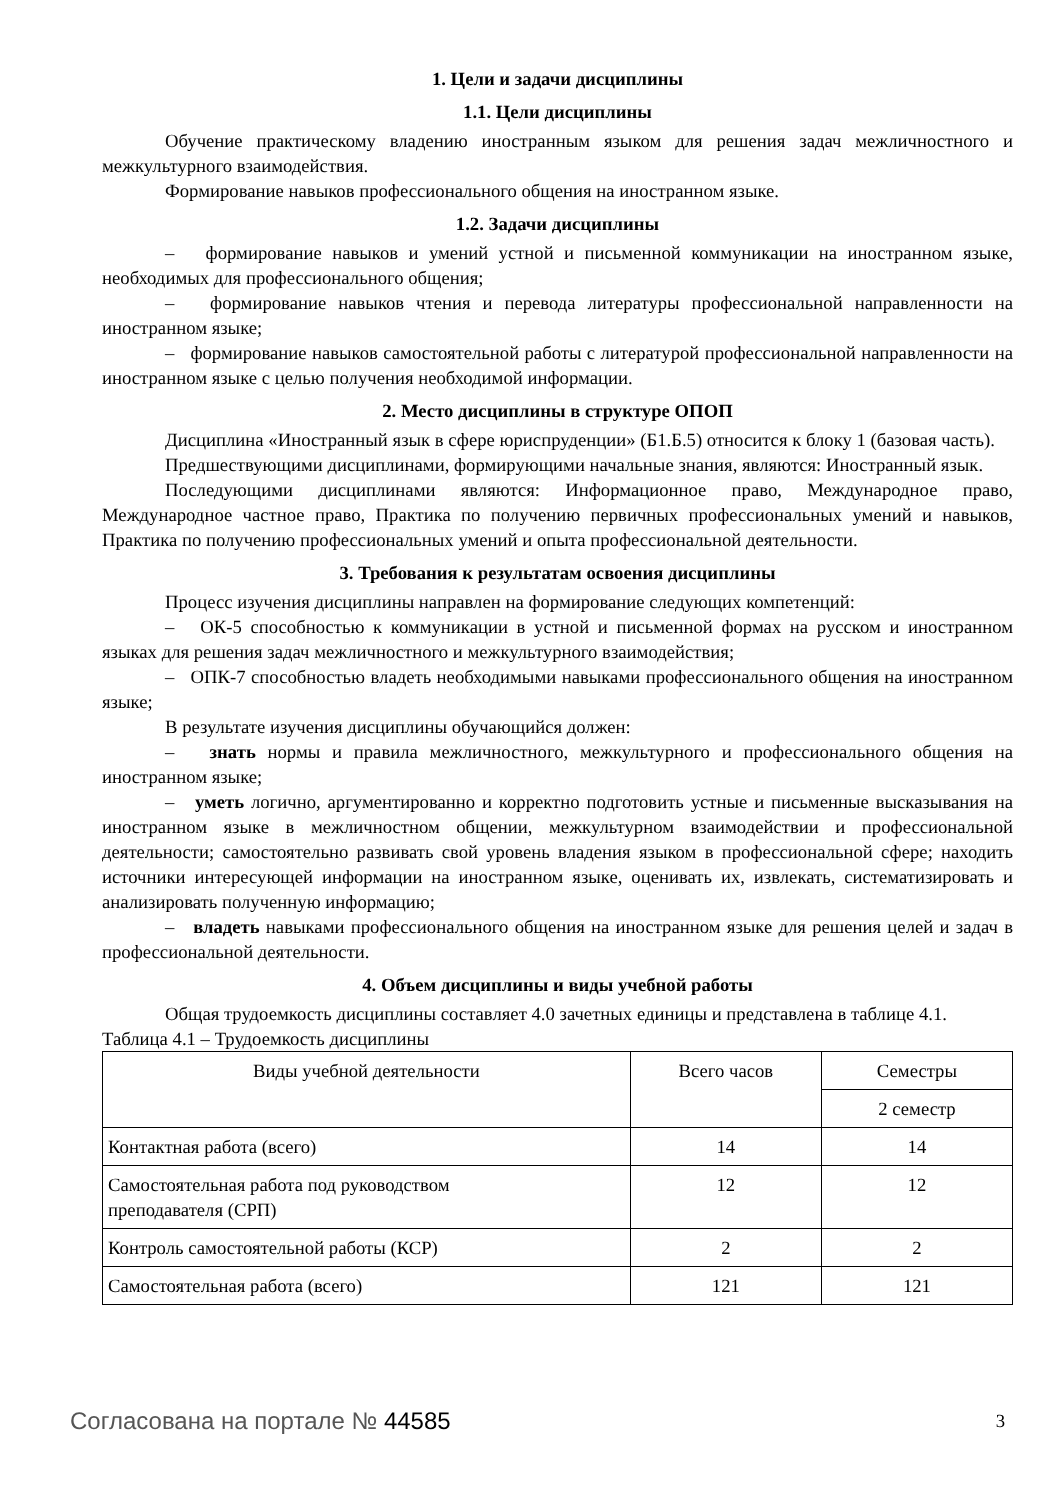1. Цели и задачи дисциплины
1.1. Цели дисциплины
Обучение практическому владению иностранным языком для решения задач межличностного и межкультурного взаимодействия.
Формирование навыков профессионального общения на иностранном языке.
1.2. Задачи дисциплины
– формирование навыков и умений устной и письменной коммуникации на иностранном языке, необходимых для профессионального общения;
– формирование навыков чтения и перевода литературы профессиональной направленности на иностранном языке;
– формирование навыков самостоятельной работы с литературой профессиональной направленности на иностранном языке с целью получения необходимой информации.
2. Место дисциплины в структуре ОПОП
Дисциплина «Иностранный язык в сфере юриспруденции» (Б1.Б.5) относится к блоку 1 (базовая часть).
Предшествующими дисциплинами, формирующими начальные знания, являются: Иностранный язык.
Последующими дисциплинами являются: Информационное право, Международное право, Международное частное право, Практика по получению первичных профессиональных умений и навыков, Практика по получению профессиональных умений и опыта профессиональной деятельности.
3. Требования к результатам освоения дисциплины
Процесс изучения дисциплины направлен на формирование следующих компетенций:
– ОК-5 способностью к коммуникации в устной и письменной формах на русском и иностранном языках для решения задач межличностного и межкультурного взаимодействия;
– ОПК-7 способностью владеть необходимыми навыками профессионального общения на иностранном языке;
В результате изучения дисциплины обучающийся должен:
– знать нормы и правила межличностного, межкультурного и профессионального общения на иностранном языке;
– уметь логично, аргументированно и корректно подготовить устные и письменные высказывания на иностранном языке в межличностном общении, межкультурном взаимодействии и профессиональной деятельности; самостоятельно развивать свой уровень владения языком в профессиональной сфере; находить источники интересующей информации на иностранном языке, оценивать их, извлекать, систематизировать и анализировать полученную информацию;
– владеть навыками профессионального общения на иностранном языке для решения целей и задач в профессиональной деятельности.
4. Объем дисциплины и виды учебной работы
Общая трудоемкость дисциплины составляет 4.0 зачетных единицы и представлена в таблице 4.1.
Таблица 4.1 – Трудоемкость дисциплины
| Виды учебной деятельности | Всего часов | Семестры |
| --- | --- | --- |
| | | 2 семестр |
| Контактная работа (всего) | 14 | 14 |
| Самостоятельная работа под руководством преподавателя (СРП) | 12 | 12 |
| Контроль самостоятельной работы (КСР) | 2 | 2 |
| Самостоятельная работа (всего) | 121 | 121 |
Согласована на портале № 44585 3